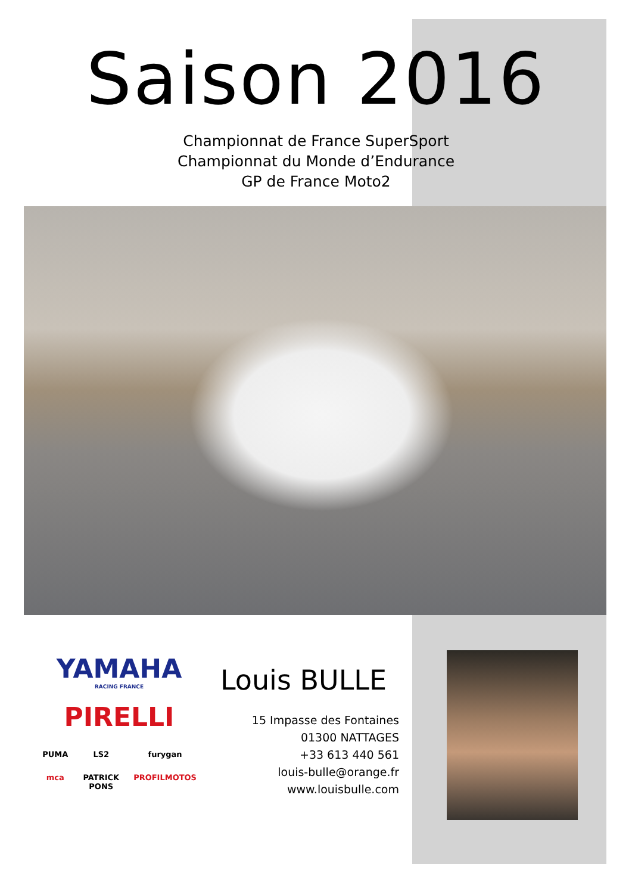Saison 2016
Championnat de France SuperSport
Championnat du Monde d’Endurance
GP de France Moto2
YAMAHA
RACING FRANCE
PIRELLI
PUMA LS2 furygan mca PATRICK PONS PROFILMOTOS
Louis BULLE
15 Impasse des Fontaines
01300 NATTAGES
+33 613 440 561
louis-bulle@orange.fr
www.louisbulle.com